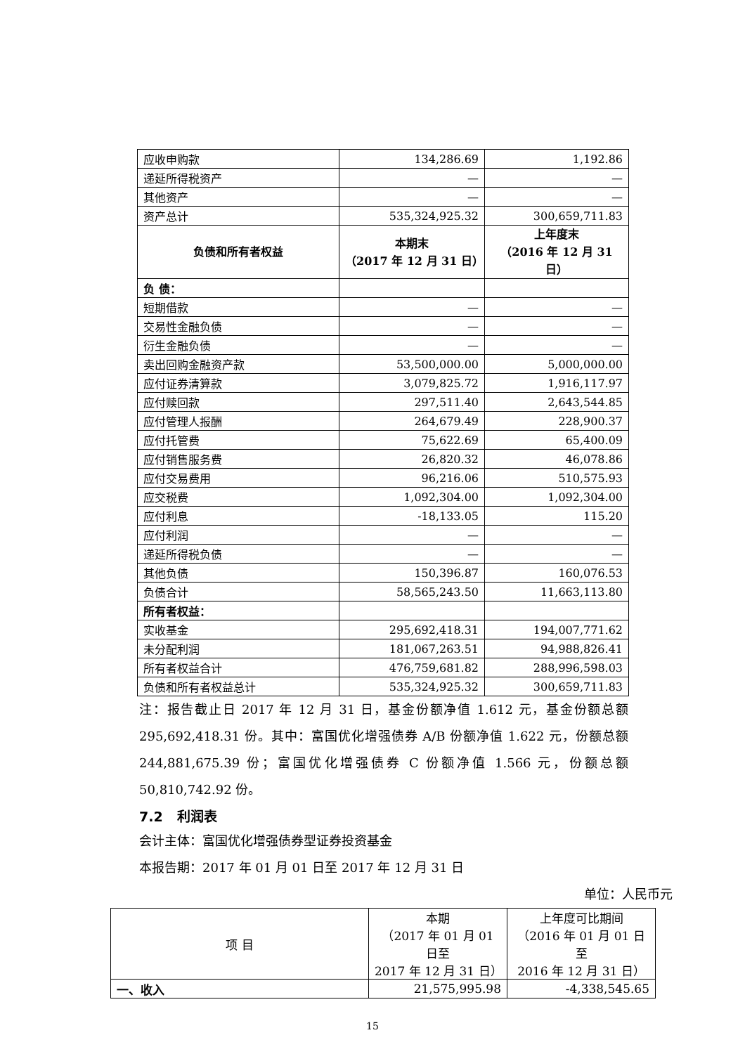| 应收申购款 | 134,286.69 | 1,192.86 |
| 递延所得税资产 | — | — |
| 其他资产 | — | — |
| 资产总计 | 535,324,925.32 | 300,659,711.83 |
| 负债和所有者权益 | 本期末 （2017 年 12 月 31 日） | 上年度末 （2016 年 12 月 31 日） |
| 负 债： | | |
| 短期借款 | — | — |
| 交易性金融负债 | — | — |
| 衍生金融负债 | — | — |
| 卖出回购金融资产款 | 53,500,000.00 | 5,000,000.00 |
| 应付证券清算款 | 3,079,825.72 | 1,916,117.97 |
| 应付赎回款 | 297,511.40 | 2,643,544.85 |
| 应付管理人报酬 | 264,679.49 | 228,900.37 |
| 应付托管费 | 75,622.69 | 65,400.09 |
| 应付销售服务费 | 26,820.32 | 46,078.86 |
| 应付交易费用 | 96,216.06 | 510,575.93 |
| 应交税费 | 1,092,304.00 | 1,092,304.00 |
| 应付利息 | -18,133.05 | 115.20 |
| 应付利润 | — | — |
| 递延所得税负债 | — | — |
| 其他负债 | 150,396.87 | 160,076.53 |
| 负债合计 | 58,565,243.50 | 11,663,113.80 |
| 所有者权益： | | |
| 实收基金 | 295,692,418.31 | 194,007,771.62 |
| 未分配利润 | 181,067,263.51 | 94,988,826.41 |
| 所有者权益合计 | 476,759,681.82 | 288,996,598.03 |
| 负债和所有者权益总计 | 535,324,925.32 | 300,659,711.83 |
注：报告截止日 2017 年 12 月 31 日，基金份额净值 1.612 元，基金份额总额 295,692,418.31 份。其中：富国优化增强债券 A/B 份额净值 1.622 元，份额总额 244,881,675.39 份；富国优化增强债券 C 份额净值 1.566 元，份额总额 50,810,742.92 份。
7.2 利润表
会计主体：富国优化增强债券型证券投资基金
本报告期：2017 年 01 月 01 日至 2017 年 12 月 31 日
单位：人民币元
| 项 目 | 本期 （2017 年 01 月 01 日至 2017 年 12 月 31 日） | 上年度可比期间 （2016 年 01 月 01 日至 2016 年 12 月 31 日） |
| 一、收入 | 21,575,995.98 | -4,338,545.65 |
15